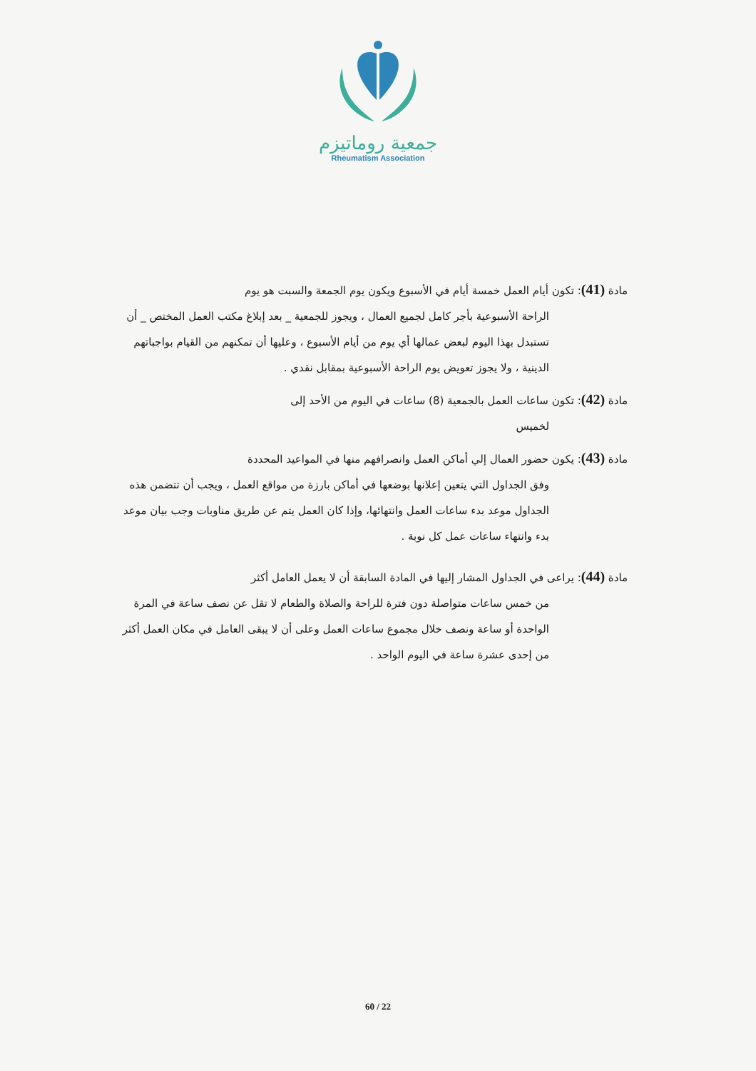جمعية روماتيزم
Rheumatism Association
مادة (41): تكون أيام العمل خمسة أيام في الأسبوع ويكون يوم الجمعة والسبت هو يوم
الراحة الأسبوعية بأجر كامل لجميع العمال ، ويجوز للجمعية _ بعد إبلاغ مكتب العمل المختص _ أن تستبدل بهذا اليوم لبعض عمالها أي يوم من أيام الأسبوع ، وعليها أن تمكنهم من القيام بواجباتهم الدينية ، ولا يجوز تعويض يوم الراحة الأسبوعية بمقابل نقدي .
مادة (42): تكون ساعات العمل بالجمعية (8) ساعات في اليوم من الأحد إلى
لخميس
مادة (43): يكون حضور العمال إلي أماكن العمل وانصرافهم منها في المواعيد المحددة
وفق الجداول التي يتعين إعلانها بوضعها في أماكن بارزة من مواقع العمل ، ويجب أن تتضمن هذه الجداول موعد بدء ساعات العمل وانتهائها، وإذا كان العمل يتم عن طريق مناوبات وجب بيان موعد بدء وانتهاء ساعات عمل كل نوبة .
مادة (44): يراعى في الجداول المشار إليها في المادة السابقة أن لا يعمل العامل أكثر
من خمس ساعات متواصلة دون فترة للراحة والصلاة والطعام لا تقل عن نصف ساعة في المرة الواحدة أو ساعة ونصف خلال مجموع ساعات العمل وعلى أن لا يبقى العامل في مكان العمل أكثر من إحدى عشرة ساعة في اليوم الواحد .
60 / 22